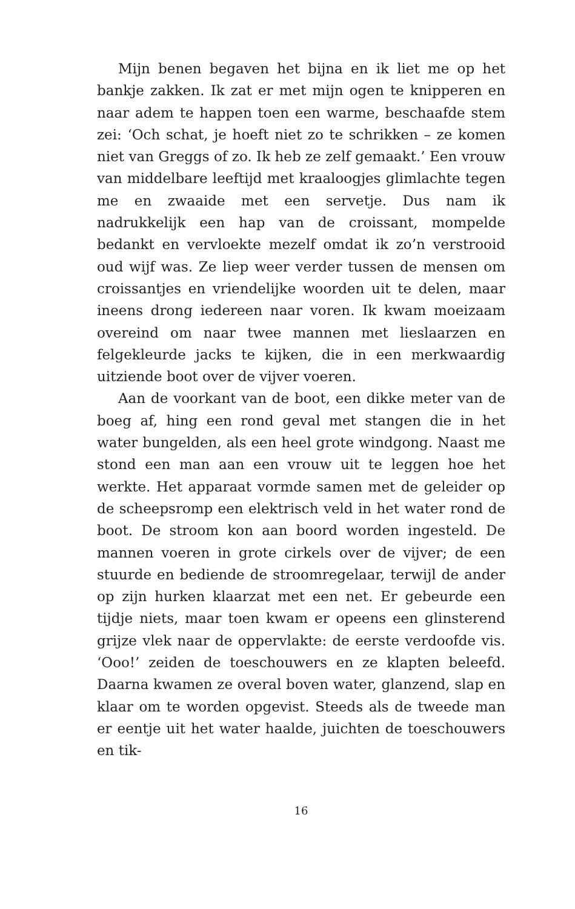Mijn benen begaven het bijna en ik liet me op het bankje zakken. Ik zat er met mijn ogen te knipperen en naar adem te happen toen een warme, beschaafde stem zei: ‘Och schat, je hoeft niet zo te schrikken – ze komen niet van Greggs of zo. Ik heb ze zelf gemaakt.’ Een vrouw van middelbare leeftijd met kraaloogjes glimlachte tegen me en zwaaide met een servetje. Dus nam ik nadrukkelijk een hap van de croissant, mompelde bedankt en vervloekte mezelf omdat ik zo’n verstrooid oud wijf was. Ze liep weer verder tussen de mensen om croissantjes en vriendelijke woorden uit te delen, maar ineens drong iedereen naar voren. Ik kwam moeizaam overeind om naar twee mannen met lieslaarzen en felgekleurde jacks te kijken, die in een merkwaardig uitziende boot over de vijver voeren.
Aan de voorkant van de boot, een dikke meter van de boeg af, hing een rond geval met stangen die in het water bungelden, als een heel grote windgong. Naast me stond een man aan een vrouw uit te leggen hoe het werkte. Het apparaat vormde samen met de geleider op de scheepsromp een elektrisch veld in het water rond de boot. De stroom kon aan boord worden ingesteld. De mannen voeren in grote cirkels over de vijver; de een stuurde en bediende de stroomregelaar, terwijl de ander op zijn hurken klaarzat met een net. Er gebeurde een tijdje niets, maar toen kwam er opeens een glinsterend grijze vlek naar de oppervlakte: de eerste verdoofde vis. ‘Ooo!’ zeiden de toeschouwers en ze klapten beleefd. Daarna kwamen ze overal boven water, glanzend, slap en klaar om te worden opgevist. Steeds als de tweede man er eentje uit het water haalde, juichten de toeschouwers en tik-
16